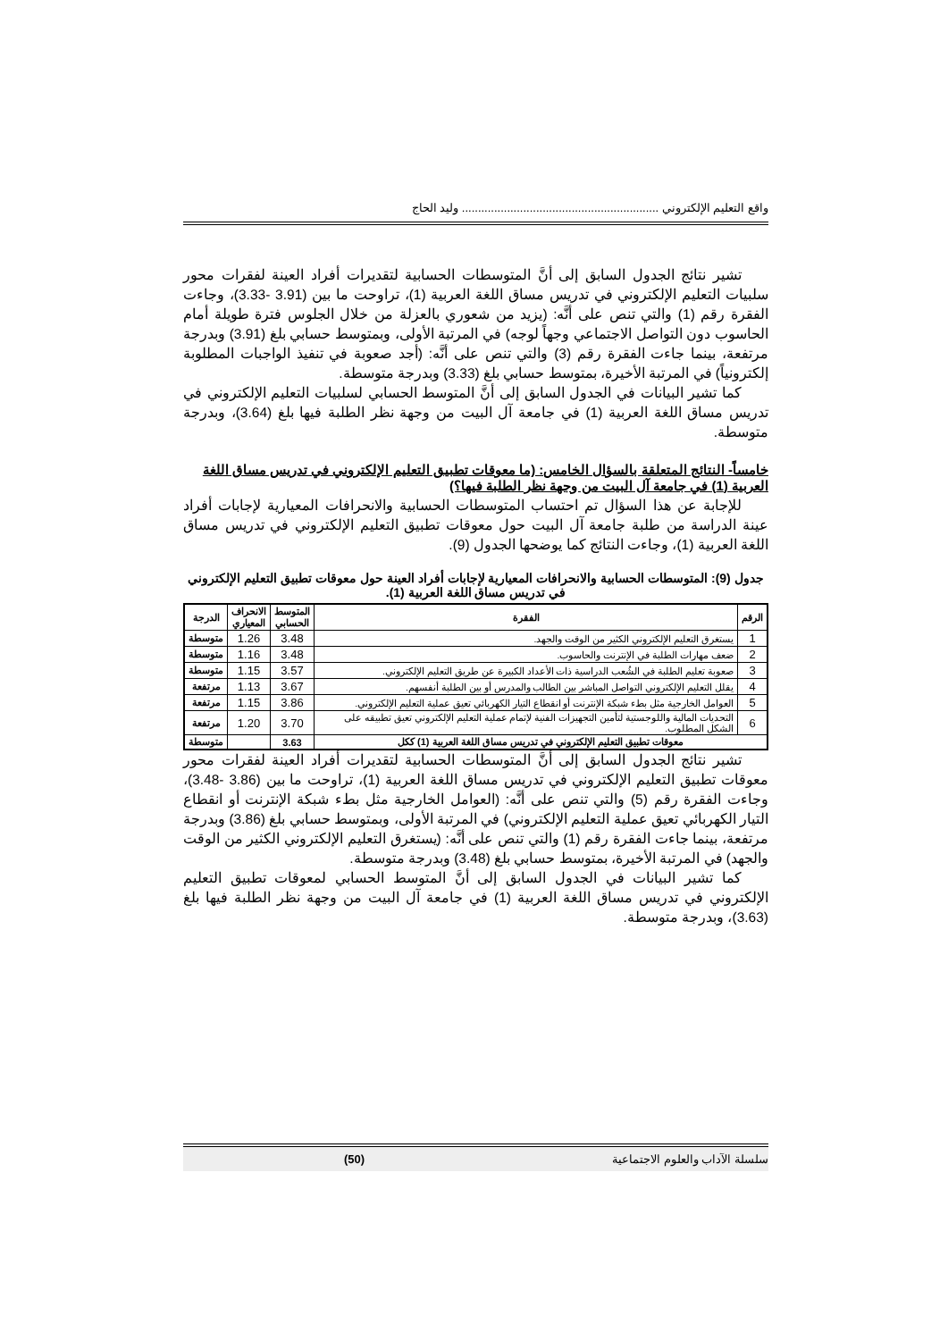واقع التعليم الإلكتروني ............................................................. وليد الحاج
تشير نتائج الجدول السابق إلى أنَّ المتوسطات الحسابية لتقديرات أفراد العينة لفقرات محور سلبيات التعليم الإلكتروني في تدريس مساق اللغة العربية (1)، تراوحت ما بين (3.91 -3.33)، وجاءت الفقرة رقم (1) والتي تنص على أنَّه: (يزيد من شعوري بالعزلة من خلال الجلوس فترة طويلة أمام الحاسوب دون التواصل الاجتماعي وجهاً لوجه) في المرتبة الأولى، وبمتوسط حسابي بلغ (3.91) وبدرجة مرتفعة، بينما جاءت الفقرة رقم (3) والتي تنص على أنَّه: (أجد صعوبة في تنفيذ الواجبات المطلوبة إلكترونياً) في المرتبة الأخيرة، بمتوسط حسابي بلغ (3.33) وبدرجة متوسطة.
كما تشير البيانات في الجدول السابق إلى أنَّ المتوسط الحسابي لسلبيات التعليم الإلكتروني في تدريس مساق اللغة العربية (1) في جامعة آل البيت من وجهة نظر الطلبة فيها بلغ (3.64)، وبدرجة متوسطة.
خامساً- النتائج المتعلقة بالسؤال الخامس: (ما معوقات تطبيق التعليم الإلكتروني في تدريس مساق اللغة العربية (1) في جامعة آل البيت من وجهة نظر الطلبة فيها؟)
للإجابة عن هذا السؤال تم احتساب المتوسطات الحسابية والانحرافات المعيارية لإجابات أفراد عينة الدراسة من طلبة جامعة آل البيت حول معوقات تطبيق التعليم الإلكتروني في تدريس مساق اللغة العربية (1)، وجاءت النتائج كما يوضحها الجدول (9).
جدول (9): المتوسطات الحسابية والانحرافات المعيارية لإجابات أفراد العينة حول معوقات تطبيق التعليم الإلكتروني في تدريس مساق اللغة العربية (1).
| الرقم | الفقرة | المتوسط الحسابي | الانحراف المعياري | الدرجة |
| --- | --- | --- | --- | --- |
| 1 | يستغرق التعليم الإلكتروني الكثير من الوقت والجهد. | 3.48 | 1.26 | متوسطة |
| 2 | ضعف مهارات الطلبة في الإنترنت والحاسوب. | 3.48 | 1.16 | متوسطة |
| 3 | صعوبة تعليم الطلبة في الشُعب الدراسية ذات الأعداد الكبيرة عن طريق التعليم الإلكتروني. | 3.57 | 1.15 | متوسطة |
| 4 | يقلل التعليم الإلكتروني التواصل المباشر بين الطالب والمدرس أو بين الطلبة أنفسهم. | 3.67 | 1.13 | مرتفعة |
| 5 | العوامل الخارجية مثل بطء شبكة الإنترنت أو انقطاع التيار الكهربائي تعيق عملية التعليم الإلكتروني. | 3.86 | 1.15 | مرتفعة |
| 6 | التحديات المالية واللوجستية لتأمين التجهيزات الفنية لإتمام عملية التعليم الإلكتروني تعيق تطبيقه على الشكل المطلوب. | 3.70 | 1.20 | مرتفعة |
| معوقات تطبيق التعليم الإلكتروني في تدريس مساق اللغة العربية (1) ككل | | 3.63 | | متوسطة |
تشير نتائج الجدول السابق إلى أنَّ المتوسطات الحسابية لتقديرات أفراد العينة لفقرات محور معوقات تطبيق التعليم الإلكتروني في تدريس مساق اللغة العربية (1)، تراوحت ما بين (3.86 -3.48)، وجاءت الفقرة رقم (5) والتي تنص على أنَّه: (العوامل الخارجية مثل بطء شبكة الإنترنت أو انقطاع التيار الكهربائي تعيق عملية التعليم الإلكتروني) في المرتبة الأولى، وبمتوسط حسابي بلغ (3.86) وبدرجة مرتفعة، بينما جاءت الفقرة رقم (1) والتي تنص على أنَّه: (يستغرق التعليم الإلكتروني الكثير من الوقت والجهد) في المرتبة الأخيرة، بمتوسط حسابي بلغ (3.48) وبدرجة متوسطة.
كما تشير البيانات في الجدول السابق إلى أنَّ المتوسط الحسابي لمعوقات تطبيق التعليم الإلكتروني في تدريس مساق اللغة العربية (1) في جامعة آل البيت من وجهة نظر الطلبة فيها بلغ (3.63)، وبدرجة متوسطة.
سلسلة الآداب والعلوم الاجتماعية (50)